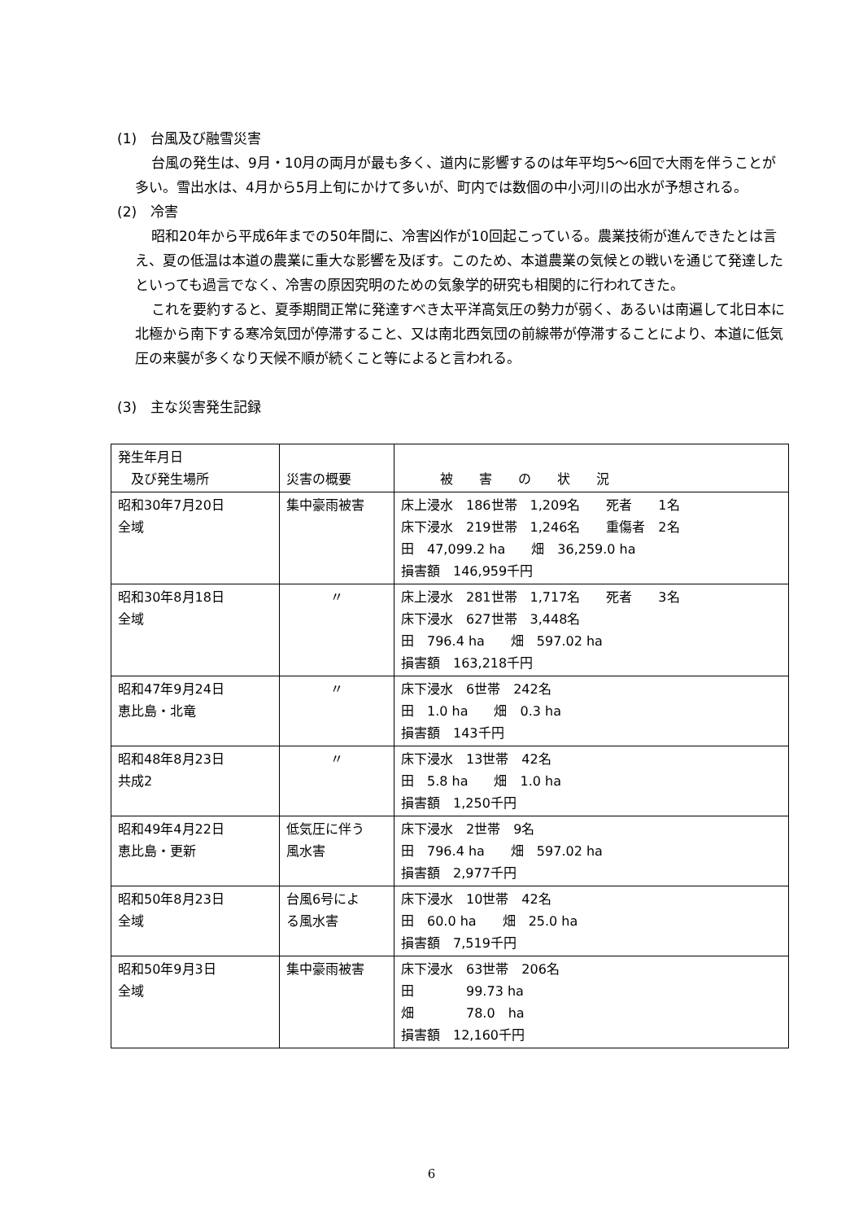(1)　台風及び融雪災害
台風の発生は、9月・10月の両月が最も多く、道内に影響するのは年平均5～6回で大雨を伴うことが多い。雪出水は、4月から5月上旬にかけて多いが、町内では数個の中小河川の出水が予想される。
(2)　冷害
昭和20年から平成6年までの50年間に、冷害凶作が10回起こっている。農業技術が進んできたとは言え、夏の低温は本道の農業に重大な影響を及ぼす。このため、本道農業の気候との戦いを通じて発達したといっても過言でなく、冷害の原因究明のための気象学的研究も相関的に行われてきた。
これを要約すると、夏季期間正常に発達すべき太平洋高気圧の勢力が弱く、あるいは南遍して北日本に北極から南下する寒冷気団が停滞すること、又は南北西気団の前線帯が停滞することにより、本道に低気圧の来襲が多くなり天候不順が続くこと等によると言われる。
(3)　主な災害発生記録
| 発生年月日 及び発生場所 | 災害の概要 | 被 害 の 状 況 |
| 昭和30年7月20日 全域 | 集中豪雨被害 | 床上浸水 186世帯 1,209名 死者 1名 床下浸水 219世帯 1,246名 重傷者 2名 田 47,099.2 ha 畑 36,259.0 ha 損害額 146,959千円 |
| 昭和30年8月18日 全域 | 〃 | 床上浸水 281世帯 1,717名 死者 3名 床下浸水 627世帯 3,448名 田 796.4 ha 畑 597.02 ha 損害額 163,218千円 |
| 昭和47年9月24日 恵比島・北竜 | 〃 | 床下浸水 6世帯 242名 田 1.0 ha 畑 0.3 ha 損害額 143千円 |
| 昭和48年8月23日 共成2 | 〃 | 床下浸水 13世帯 42名 田 5.8 ha 畑 1.0 ha 損害額 1,250千円 |
| 昭和49年4月22日 恵比島・更新 | 低気圧に伴う 風水害 | 床下浸水 2世帯 9名 田 796.4 ha 畑 597.02 ha 損害額 2,977千円 |
| 昭和50年8月23日 全域 | 台風6号によ る風水害 | 床下浸水 10世帯 42名 田 60.0 ha 畑 25.0 ha 損害額 7,519千円 |
| 昭和50年9月3日 全域 | 集中豪雨被害 | 床下浸水 63世帯 206名 田 99.73 ha 畑 78.0 ha 損害額 12,160千円 |
6